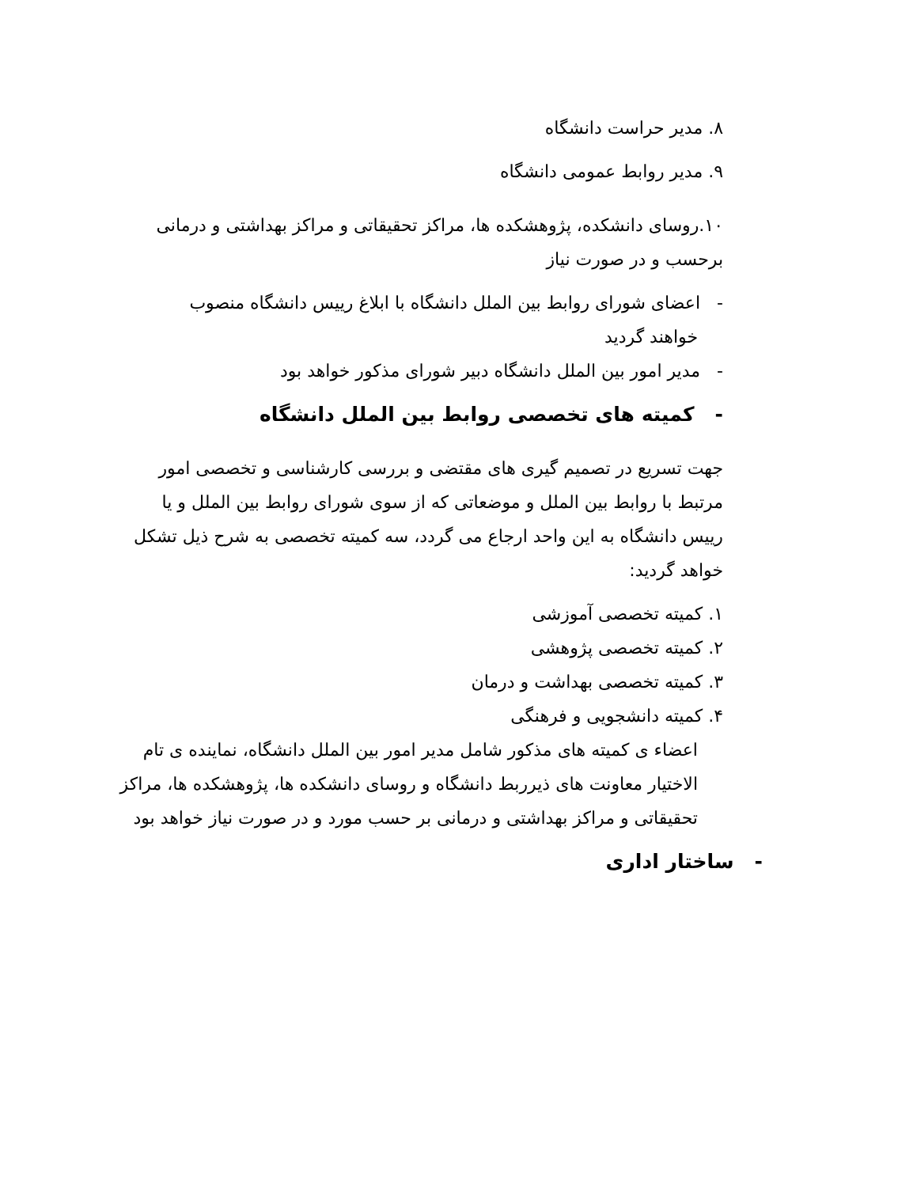۸. مدیر حراست دانشگاه
۹. مدیر روابط عمومی دانشگاه
۱۰.روسای دانشکده، پژوهشکده ها، مراکز تحقیقاتی و مراکز بهداشتی و درمانی برحسب و در صورت نیاز
- اعضای شورای روابط بین الملل دانشگاه با ابلاغ رییس دانشگاه منصوب
خواهند گردید
- مدیر امور بین الملل دانشگاه دبیر شورای مذکور خواهد بود
- کمیته های تخصصی روابط بین الملل دانشگاه
جهت تسریع در تصمیم گیری های مقتضی و بررسی کارشناسی و تخصصی امور مرتبط با روابط بین الملل و موضعاتی که از سوی شورای روابط بین الملل و یا رییس دانشگاه به این واحد ارجاع می گردد، سه کمیته تخصصی به شرح ذیل تشکل خواهد گردید:
۱. کمیته تخصصی آموزشی
۲. کمیته تخصصی پژوهشی
۳. کمیته تخصصی بهداشت و درمان
۴. کمیته دانشجویی و فرهنگی
اعضاء ی کمیته های مذکور شامل مدیر امور بین الملل دانشگاه، نماینده ی تام الاختیار معاونت های ذیرربط دانشگاه و روسای دانشکده ها، پژوهشکده ها، مراکز تحقیقاتی و مراکز بهداشتی و درمانی بر حسب مورد و در صورت نیاز خواهد بود
- ساختار اداری